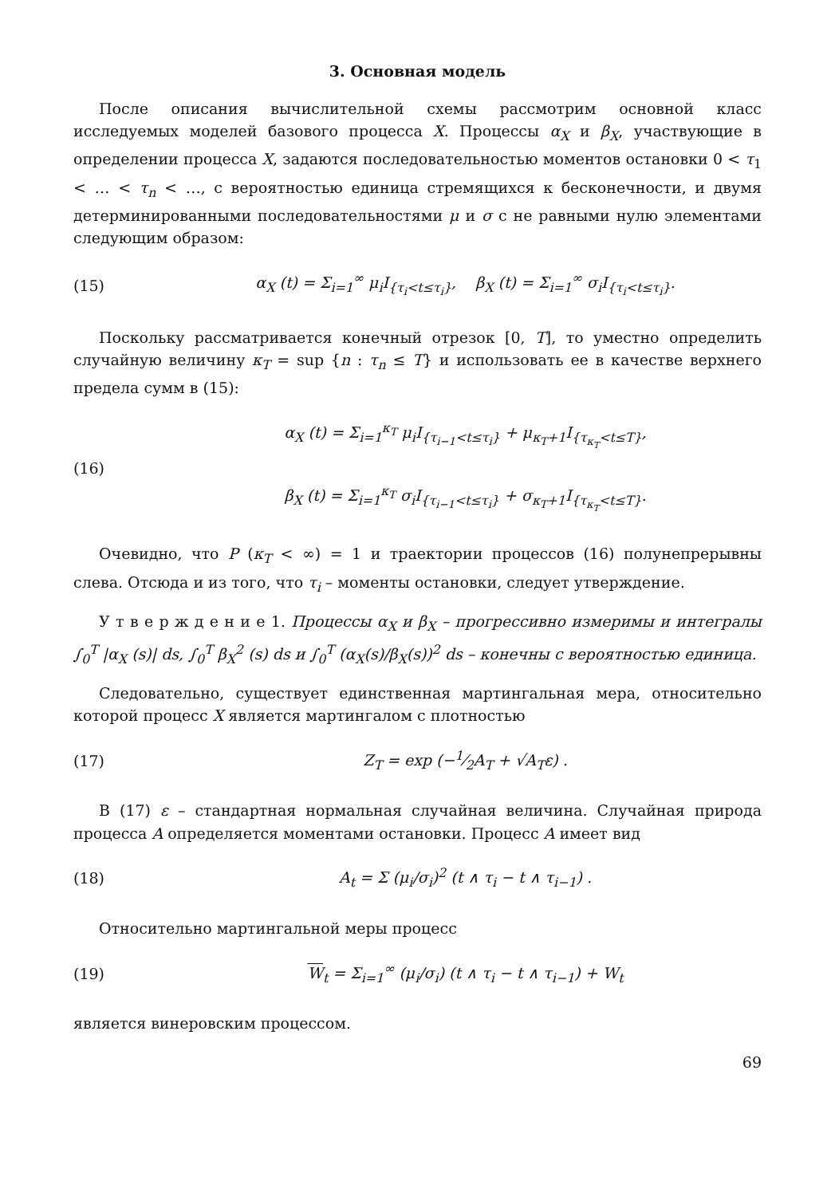3. Основная модель
После описания вычислительной схемы рассмотрим основной класс исследуемых моделей базового процесса X. Процессы α<sub>X</sub> и β<sub>X</sub>, участвующие в определении процесса X, задаются последовательностью моментов остановки 0 < τ<sub>1</sub> < … < τ<sub>n</sub> < …, с вероятностью единица стремящихся к бесконечности, и двумя детерминированными последовательностями μ и σ с не равными нулю элементами следующим образом:
(15) α<sub>X</sub> (t) = Σ<sub>i=1</sub><sup>∞</sup> μ<sub>i</sub>I<sub>{τ<sub>i</sub><t≤τ<sub>i</sub>}</sub>, β<sub>X</sub> (t) = Σ<sub>i=1</sub><sup>∞</sup> σ<sub>i</sub>I<sub>{τ<sub>i</sub><t≤τ<sub>i</sub>}</sub>.
Поскольку рассматривается конечный отрезок [0, T], то уместно определить случайную величину κ<sub>T</sub> = sup {n : τ<sub>n</sub> ≤ T} и использовать ее в качестве верхнего предела сумм в (15):
(16) α<sub>X</sub> (t) = Σ<sub>i=1</sub><sup>κ<sub>T</sub></sup> μ<sub>i</sub>I<sub>{τ<sub>i−1</sub><t≤τ<sub>i</sub>}</sub> + μ<sub>κ<sub>T</sub>+1</sub>I<sub>{τ<sub>κ<sub>T</sub></sub><t≤T}</sub>,
β<sub>X</sub> (t) = Σ<sub>i=1</sub><sup>κ<sub>T</sub></sup> σ<sub>i</sub>I<sub>{τ<sub>i−1</sub><t≤τ<sub>i</sub>}</sub> + σ<sub>κ<sub>T</sub>+1</sub>I<sub>{τ<sub>κ<sub>T</sub></sub><t≤T}</sub>.
Очевидно, что P (κ<sub>T</sub> < ∞) = 1 и траектории процессов (16) полунепрерывны слева. Отсюда и из того, что τ<sub>i</sub> – моменты остановки, следует утверждение.
У т в е р ж д е н и е 1. Процессы α<sub>X</sub> и β<sub>X</sub> – прогрессивно измеримы и интегралы ∫<sub>0</sub><sup>T</sup> |α<sub>X</sub> (s)| ds, ∫<sub>0</sub><sup>T</sup> β<sub>X</sub><sup>2</sup> (s) ds и ∫<sub>0</sub><sup>T</sup> (α<sub>X</sub>(s)/β<sub>X</sub>(s))<sup>2</sup> ds – конечны с вероятностью единица.
Следовательно, существует единственная мартингальная мера, относительно которой процесс X является мартингалом с плотностью
(17) Z<sub>T</sub> = exp (−1⁄2A<sub>T</sub> + √A<sub>T</sub>ε) .
В (17) ε – стандартная нормальная случайная величина. Случайная природа процесса A определяется моментами остановки. Процесс A имеет вид
(18) A<sub>t</sub> = Σ (μ<sub>i</sub>/σ<sub>i</sub>)<sup>2</sup> (t ∧ τ<sub>i</sub> − t ∧ τ<sub>i−1</sub>) .
Относительно мартингальной меры процесс
(19) W<sub>t</sub> = Σ<sub>i=1</sub><sup>∞</sup> (μ<sub>i</sub>/σ<sub>i</sub>) (t ∧ τ<sub>i</sub> − t ∧ τ<sub>i−1</sub>) + W<sub>t</sub>
является винеровским процессом.
69